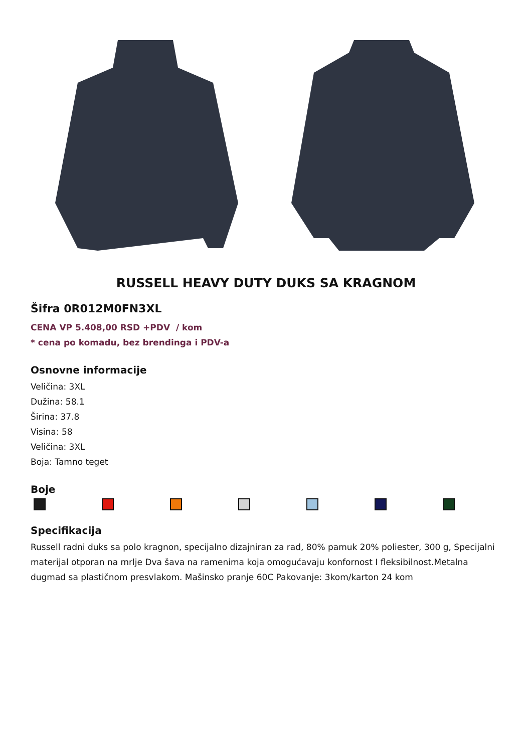RUSSELL HEAVY DUTY DUKS SA KRAGNOM
Šifra 0R012M0FN3XL
CENA VP 5.408,00 RSD +PDV / kom
* cena po komadu, bez brendinga i PDV-a
Osnovne informacije
Veličina: 3XL
Dužina: 58.1
Širina: 37.8
Visina: 58
Veličina: 3XL
Boja: Tamno teget
Boje
Specifikacija
Russell radni duks sa polo kragnon, specijalno dizajniran za rad, 80% pamuk 20% poliester, 300 g, Specijalni materijal otporan na mrlje Dva šava na ramenima koja omogućavaju konfornost I fleksibilnost.Metalna dugmad sa plastičnom presvlakom. Mašinsko pranje 60C Pakovanje: 3kom/karton 24 kom